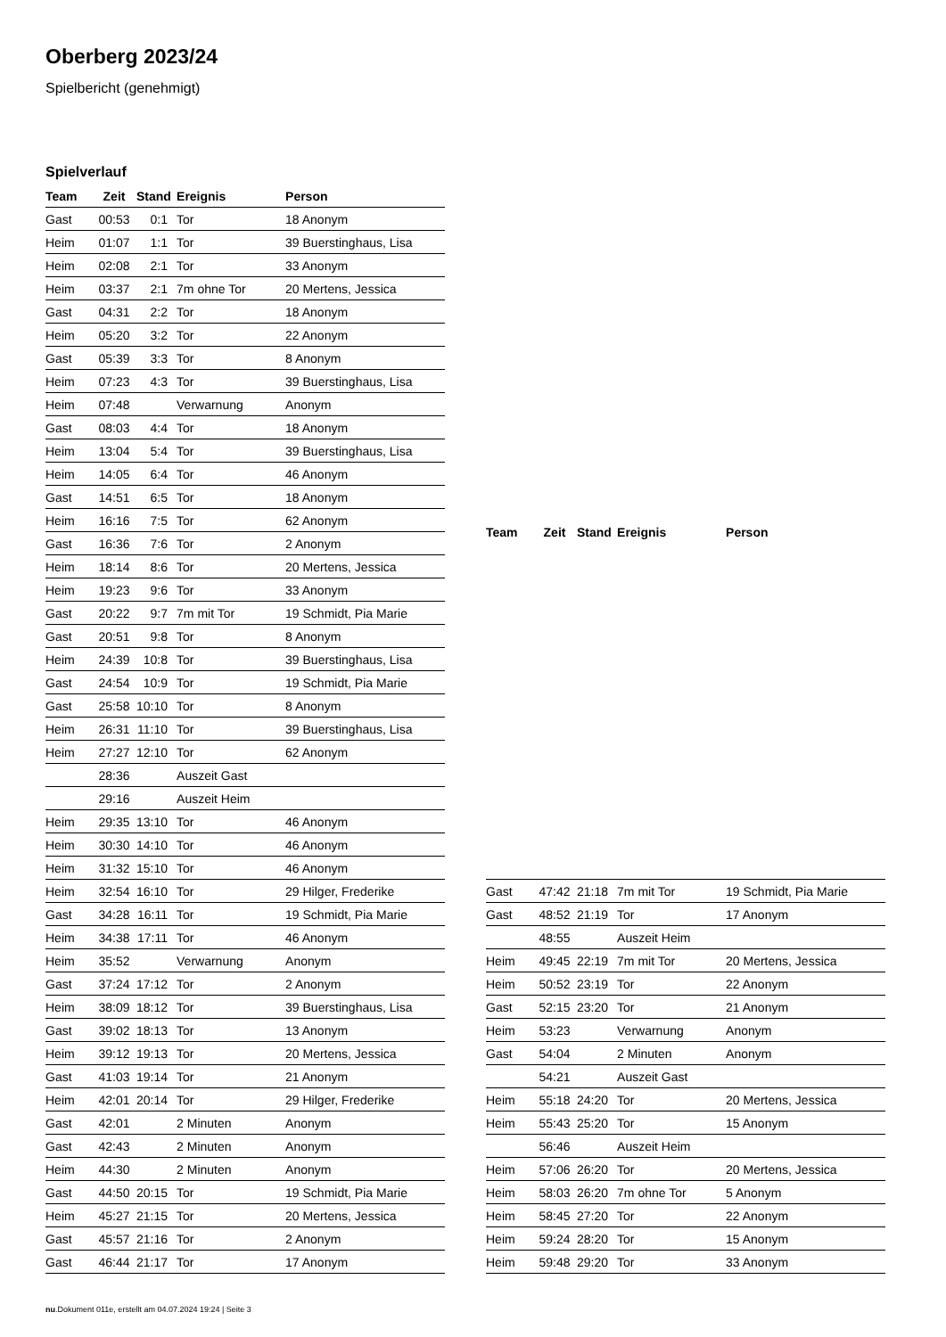Oberberg 2023/24
Spielbericht (genehmigt)
Spielverlauf
| Team | Zeit | Stand | Ereignis | Person |
| --- | --- | --- | --- | --- |
| Gast | 00:53 | 0:1 | Tor | 18 Anonym |
| Heim | 01:07 | 1:1 | Tor | 39 Buerstinghaus, Lisa |
| Heim | 02:08 | 2:1 | Tor | 33 Anonym |
| Heim | 03:37 | 2:1 | 7m ohne Tor | 20 Mertens, Jessica |
| Gast | 04:31 | 2:2 | Tor | 18 Anonym |
| Heim | 05:20 | 3:2 | Tor | 22 Anonym |
| Gast | 05:39 | 3:3 | Tor | 8 Anonym |
| Heim | 07:23 | 4:3 | Tor | 39 Buerstinghaus, Lisa |
| Heim | 07:48 | | Verwarnung | Anonym |
| Gast | 08:03 | 4:4 | Tor | 18 Anonym |
| Heim | 13:04 | 5:4 | Tor | 39 Buerstinghaus, Lisa |
| Heim | 14:05 | 6:4 | Tor | 46 Anonym |
| Gast | 14:51 | 6:5 | Tor | 18 Anonym |
| Heim | 16:16 | 7:5 | Tor | 62 Anonym |
| Gast | 16:36 | 7:6 | Tor | 2 Anonym |
| Heim | 18:14 | 8:6 | Tor | 20 Mertens, Jessica |
| Heim | 19:23 | 9:6 | Tor | 33 Anonym |
| Gast | 20:22 | 9:7 | 7m mit Tor | 19 Schmidt, Pia Marie |
| Gast | 20:51 | 9:8 | Tor | 8 Anonym |
| Heim | 24:39 | 10:8 | Tor | 39 Buerstinghaus, Lisa |
| Gast | 24:54 | 10:9 | Tor | 19 Schmidt, Pia Marie |
| Gast | 25:58 | 10:10 | Tor | 8 Anonym |
| Heim | 26:31 | 11:10 | Tor | 39 Buerstinghaus, Lisa |
| Heim | 27:27 | 12:10 | Tor | 62 Anonym |
| | 28:36 | | Auszeit Gast | |
| | 29:16 | | Auszeit Heim | |
| Heim | 29:35 | 13:10 | Tor | 46 Anonym |
| Heim | 30:30 | 14:10 | Tor | 46 Anonym |
| Heim | 31:32 | 15:10 | Tor | 46 Anonym |
| Heim | 32:54 | 16:10 | Tor | 29 Hilger, Frederike |
| Gast | 34:28 | 16:11 | Tor | 19 Schmidt, Pia Marie |
| Heim | 34:38 | 17:11 | Tor | 46 Anonym |
| Heim | 35:52 | | Verwarnung | Anonym |
| Gast | 37:24 | 17:12 | Tor | 2 Anonym |
| Heim | 38:09 | 18:12 | Tor | 39 Buerstinghaus, Lisa |
| Gast | 39:02 | 18:13 | Tor | 13 Anonym |
| Heim | 39:12 | 19:13 | Tor | 20 Mertens, Jessica |
| Gast | 41:03 | 19:14 | Tor | 21 Anonym |
| Heim | 42:01 | 20:14 | Tor | 29 Hilger, Frederike |
| Gast | 42:01 | | 2 Minuten | Anonym |
| Gast | 42:43 | | 2 Minuten | Anonym |
| Heim | 44:30 | | 2 Minuten | Anonym |
| Gast | 44:50 | 20:15 | Tor | 19 Schmidt, Pia Marie |
| Heim | 45:27 | 21:15 | Tor | 20 Mertens, Jessica |
| Gast | 45:57 | 21:16 | Tor | 2 Anonym |
| Gast | 46:44 | 21:17 | Tor | 17 Anonym |
| Team | Zeit | Stand | Ereignis | Person |
| --- | --- | --- | --- | --- |
| Gast | 47:42 | 21:18 | 7m mit Tor | 19 Schmidt, Pia Marie |
| Gast | 48:52 | 21:19 | Tor | 17 Anonym |
| | 48:55 | | Auszeit Heim | |
| Heim | 49:45 | 22:19 | 7m mit Tor | 20 Mertens, Jessica |
| Heim | 50:52 | 23:19 | Tor | 22 Anonym |
| Gast | 52:15 | 23:20 | Tor | 21 Anonym |
| Heim | 53:23 | | Verwarnung | Anonym |
| Gast | 54:04 | | 2 Minuten | Anonym |
| | 54:21 | | Auszeit Gast | |
| Heim | 55:18 | 24:20 | Tor | 20 Mertens, Jessica |
| Heim | 55:43 | 25:20 | Tor | 15 Anonym |
| | 56:46 | | Auszeit Heim | |
| Heim | 57:06 | 26:20 | Tor | 20 Mertens, Jessica |
| Heim | 58:03 | 26:20 | 7m ohne Tor | 5 Anonym |
| Heim | 58:45 | 27:20 | Tor | 22 Anonym |
| Heim | 59:24 | 28:20 | Tor | 15 Anonym |
| Heim | 59:48 | 29:20 | Tor | 33 Anonym |
nu.Dokument 011e, erstellt am 04.07.2024 19:24 | Seite 3